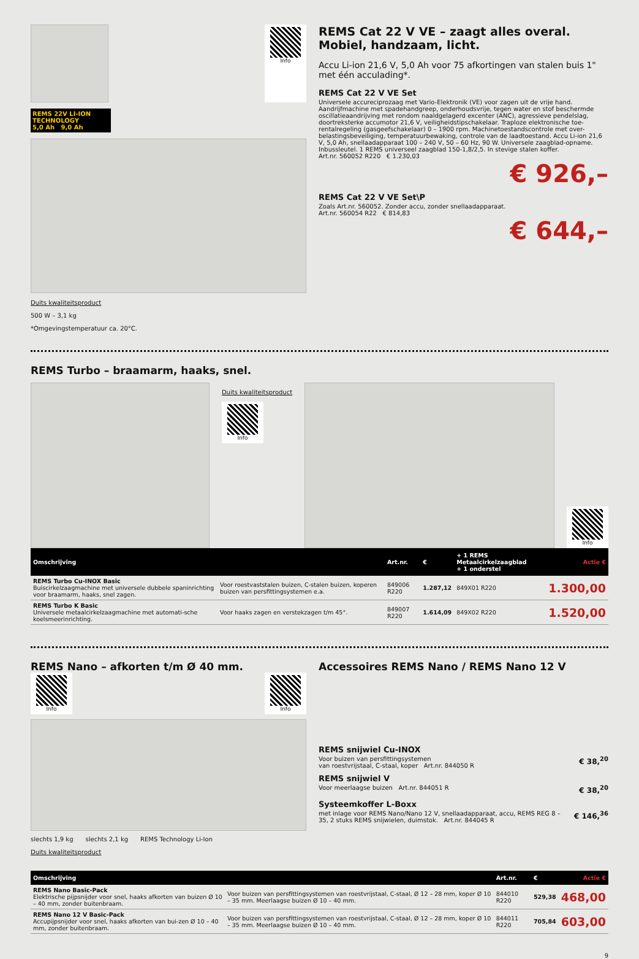Info
REMS 22V LI-ION TECHNOLOGY
5,0 Ah 9,0 Ah
Duits kwaliteitsproduct
500 W – 3,1 kg
*Omgevingstemperatuur ca. 20°C.
REMS Cat 22 V VE – zaagt alles overal.
Mobiel, handzaam, licht.
Accu Li-ion 21,6 V, 5,0 Ah voor 75 afkortingen van stalen buis 1" met één acculading*.
REMS Cat 22 V VE Set
Universele accureciprozaag met Vario-Elektronik (VE) voor zagen uit de vrije hand. Aandrijfmachine met spadehandgreep, onderhoudsvrije, tegen water en stof beschermde oscillatieaandrijving met rondom naaldgelagerd excenter (ANC), agressieve pendelslag, doortreksterke accumotor 21,6 V, veiligheidstipschakelaar. Traploze elektronische toe-rentalregeling (gasgeefschakelaar) 0 – 1900 rpm. Machinetoestandscontrole met over-belastingsbeveiliging, temperatuurbewaking, controle van de laadtoestand. Accu Li-ion 21,6 V, 5,0 Ah, snellaadapparaat 100 – 240 V, 50 – 60 Hz, 90 W. Universele zaagblad-opname. Inbussleutel. 1 REMS universeel zaagblad 150-1,8/2,5. In stevige stalen koffer.
Art.nr. 560052 R220 € 1.230,03
€ 926,–
REMS Cat 22 V VE Set\P
Zoals Art.nr. 560052. Zonder accu, zonder snellaadapparaat.
Art.nr. 560054 R22 € 814,83
€ 644,–
REMS Turbo – braamarm, haaks, snel.
Duits kwaliteitsproduct
Info
Info
| Omschrijving | | Art.nr. | € | + 1 REMS Metaalcirkelzaagblad + 1 onderstel | Actie € |
| --- | --- | --- | --- | --- | --- |
| REMS Turbo Cu-INOX Basic Buiscirkelzaagmachine met universele dubbele spaninrichting voor braamarm, haaks, snel zagen. | Voor roestvaststalen buizen, C-stalen buizen, koperen buizen van persfittingsystemen e.a. | 849006 R220 | 1.287,12 | 849X01 R220 | 1.300,00 |
| REMS Turbo K Basic Universele metaalcirkelzaagmachine met automati-sche koelsmeerinrichting. | Voor haaks zagen en verstekzagen t/m 45°. | 849007 R220 | 1.614,09 | 849X02 R220 | 1.520,00 |
REMS Nano – afkorten t/m Ø 40 mm.
Info Info
slechts 1,9 kg slechts 2,1 kg REMS Technology Li-Ion
Duits kwaliteitsproduct
Accessoires REMS Nano / REMS Nano 12 V
REMS snijwiel Cu-INOX
Voor buizen van persfittingsystemen
van roestvrijstaal, C-staal, koper Art.nr. 844050 R
€ 38,<sup>20</sup>
REMS snijwiel V
Voor meerlaagse buizen Art.nr. 844051 R
€ 38,<sup>20</sup>
Systeemkoffer L-Boxx
met inlage voor REMS Nano/Nano 12 V, snellaadapparaat, accu, REMS REG 8 – 35, 2 stuks REMS snijwielen, duimstok. Art.nr. 844045 R
€ 146,<sup>36</sup>
| Omschrijving | | Art.nr. | € | Actie € |
| --- | --- | --- | --- | --- |
| REMS Nano Basic-Pack Elektrische pijpsnijder voor snel, haaks afkorten van buizen Ø 10 – 40 mm, zonder buitenbraam. | Voor buizen van persfittingsystemen van roestvrijstaal, C-staal, Ø 12 – 28 mm, koper Ø 10 – 35 mm. Meerlaagse buizen Ø 10 – 40 mm. | 844010 R220 | 529,38 | 468,00 |
| REMS Nano 12 V Basic-Pack Accupijpsnijder voor snel, haaks afkorten van bui-zen Ø 10 – 40 mm, zonder buitenbraam. | Voor buizen van persfittingsystemen van roestvrijstaal, C-staal, Ø 12 – 28 mm, koper Ø 10 – 35 mm. Meerlaagse buizen Ø 10 – 40 mm. | 844011 R220 | 705,84 | 603,00 |
9